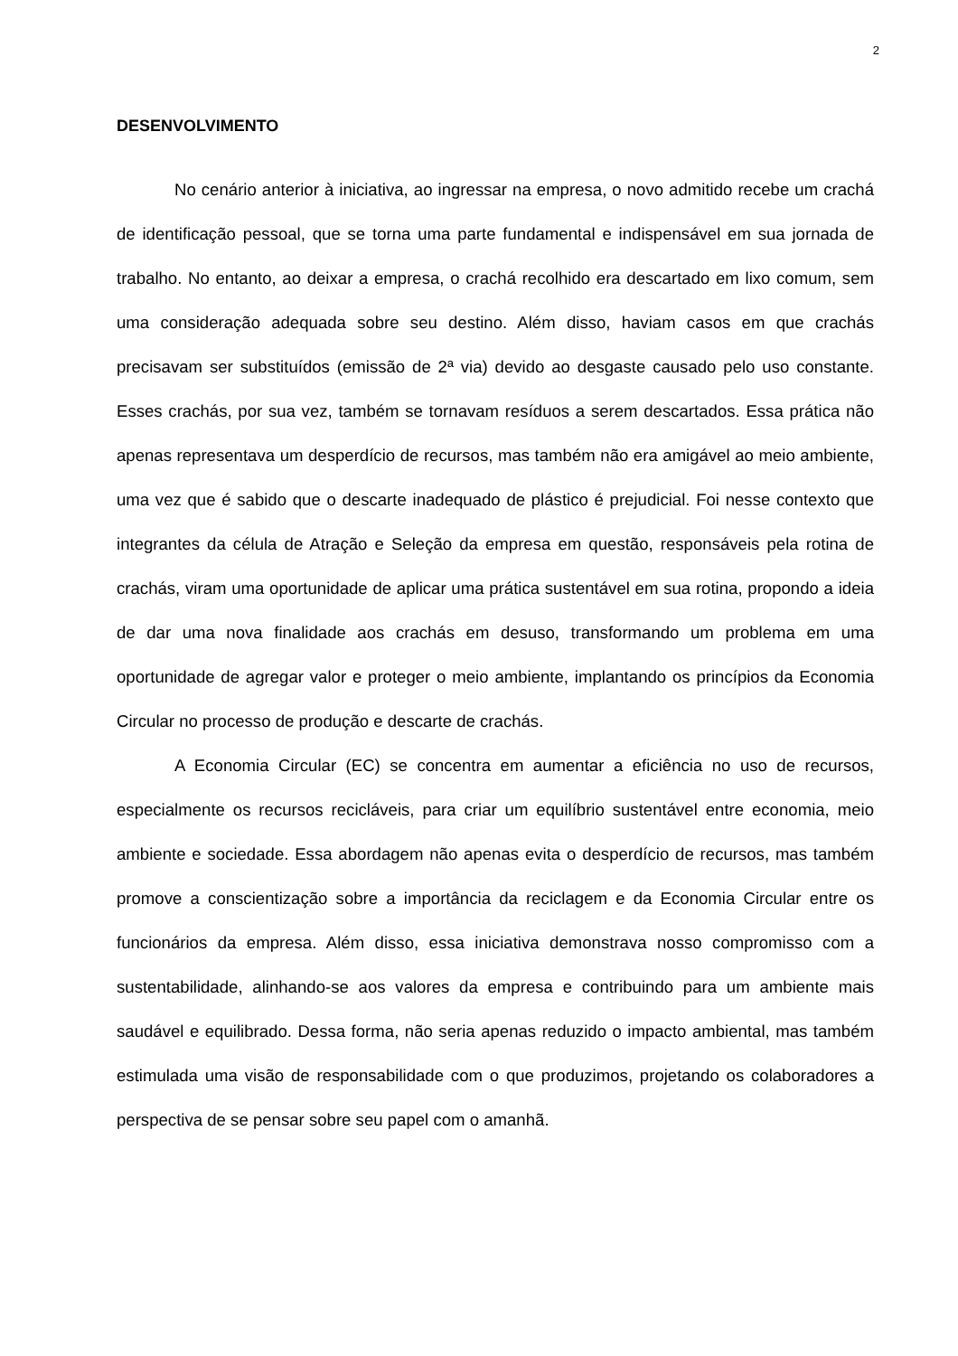2
DESENVOLVIMENTO
No cenário anterior à iniciativa, ao ingressar na empresa, o novo admitido recebe um crachá de identificação pessoal, que se torna uma parte fundamental e indispensável em sua jornada de trabalho. No entanto, ao deixar a empresa, o crachá recolhido era descartado em lixo comum, sem uma consideração adequada sobre seu destino. Além disso, haviam casos em que crachás precisavam ser substituídos (emissão de 2ª via) devido ao desgaste causado pelo uso constante. Esses crachás, por sua vez, também se tornavam resíduos a serem descartados. Essa prática não apenas representava um desperdício de recursos, mas também não era amigável ao meio ambiente, uma vez que é sabido que o descarte inadequado de plástico é prejudicial. Foi nesse contexto que integrantes da célula de Atração e Seleção da empresa em questão, responsáveis pela rotina de crachás, viram uma oportunidade de aplicar uma prática sustentável em sua rotina, propondo a ideia de dar uma nova finalidade aos crachás em desuso, transformando um problema em uma oportunidade de agregar valor e proteger o meio ambiente, implantando os princípios da Economia Circular no processo de produção e descarte de crachás.
A Economia Circular (EC) se concentra em aumentar a eficiência no uso de recursos, especialmente os recursos recicláveis, para criar um equilíbrio sustentável entre economia, meio ambiente e sociedade. Essa abordagem não apenas evita o desperdício de recursos, mas também promove a conscientização sobre a importância da reciclagem e da Economia Circular entre os funcionários da empresa. Além disso, essa iniciativa demonstrava nosso compromisso com a sustentabilidade, alinhando-se aos valores da empresa e contribuindo para um ambiente mais saudável e equilibrado. Dessa forma, não seria apenas reduzido o impacto ambiental, mas também estimulada uma visão de responsabilidade com o que produzimos, projetando os colaboradores a perspectiva de se pensar sobre seu papel com o amanhã.